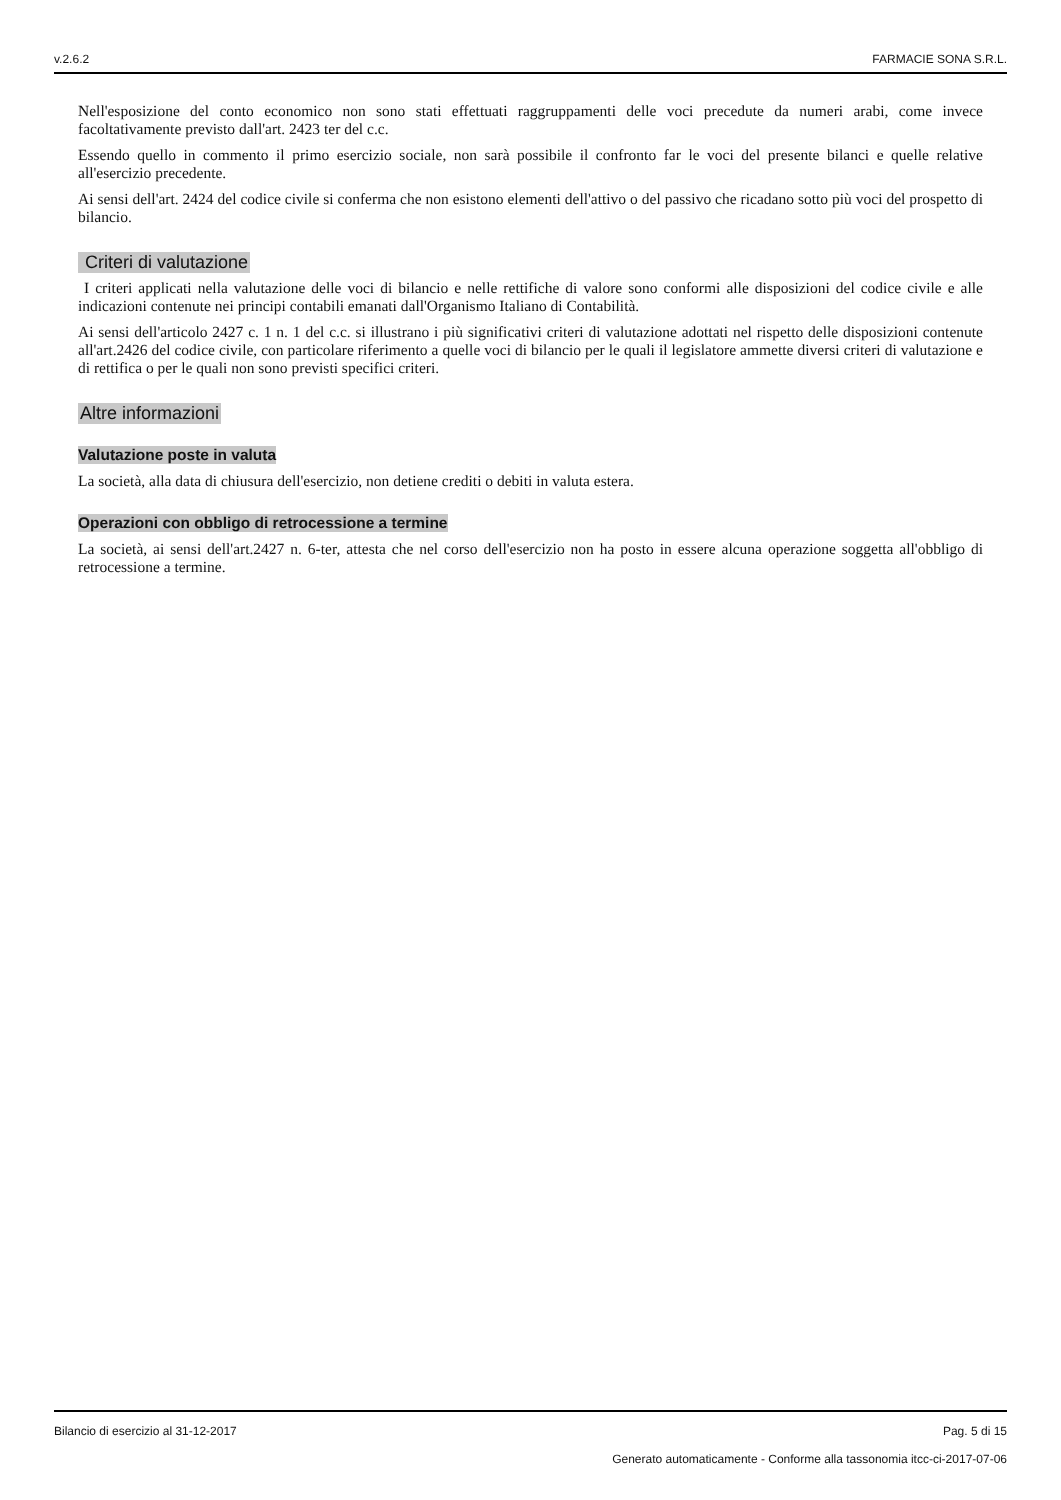v.2.6.2 FARMACIE SONA S.R.L.
Nell'esposizione del conto economico non sono stati effettuati raggruppamenti delle voci precedute da numeri arabi, come invece facoltativamente previsto dall'art. 2423 ter del c.c.
Essendo quello in commento il primo esercizio sociale, non sarà possibile il confronto far le voci del presente bilanci e quelle relative all'esercizio precedente.
Ai sensi dell'art. 2424 del codice civile si conferma che non esistono elementi dell'attivo o del passivo che ricadano sotto più voci del prospetto di bilancio.
Criteri di valutazione
I criteri applicati nella valutazione delle voci di bilancio e nelle rettifiche di valore sono conformi alle disposizioni del codice civile e alle indicazioni contenute nei principi contabili emanati dall'Organismo Italiano di Contabilità.
Ai sensi dell'articolo 2427 c. 1 n. 1 del c.c. si illustrano i più significativi criteri di valutazione adottati nel rispetto delle disposizioni contenute all'art.2426 del codice civile, con particolare riferimento a quelle voci di bilancio per le quali il legislatore ammette diversi criteri di valutazione e di rettifica o per le quali non sono previsti specifici criteri.
Altre informazioni
Valutazione poste in valuta
La società, alla data di chiusura dell'esercizio, non detiene crediti o debiti in valuta estera.
Operazioni con obbligo di retrocessione a termine
La società, ai sensi dell'art.2427 n. 6-ter, attesta che nel corso dell'esercizio non ha posto in essere alcuna operazione soggetta all'obbligo di retrocessione a termine.
Bilancio di esercizio al 31-12-2017 Pag. 5 di 15
Generato automaticamente - Conforme alla tassonomia itcc-ci-2017-07-06